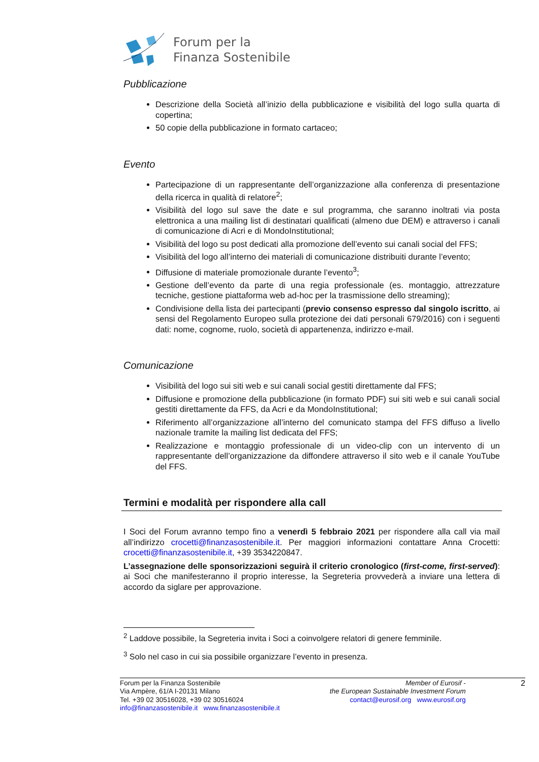Forum per la
Finanza Sostenibile
Pubblicazione
Descrizione della Società all’inizio della pubblicazione e visibilità del logo sulla quarta di copertina;
50 copie della pubblicazione in formato cartaceo;
Evento
Partecipazione di un rappresentante dell’organizzazione alla conferenza di presentazione della ricerca in qualità di relatore<sup>2</sup>;
Visibilità del logo sul save the date e sul programma, che saranno inoltrati via posta elettronica a una mailing list di destinatari qualificati (almeno due DEM) e attraverso i canali di comunicazione di Acri e di MondoInstitutional;
Visibilità del logo su post dedicati alla promozione dell’evento sui canali social del FFS;
Visibilità del logo all’interno dei materiali di comunicazione distribuiti durante l’evento;
Diffusione di materiale promozionale durante l’evento<sup>3</sup>;
Gestione dell’evento da parte di una regia professionale (es. montaggio, attrezzature tecniche, gestione piattaforma web ad-hoc per la trasmissione dello streaming);
Condivisione della lista dei partecipanti (previo consenso espresso dal singolo iscritto, ai sensi del Regolamento Europeo sulla protezione dei dati personali 679/2016) con i seguenti dati: nome, cognome, ruolo, società di appartenenza, indirizzo e-mail.
Comunicazione
Visibilità del logo sui siti web e sui canali social gestiti direttamente dal FFS;
Diffusione e promozione della pubblicazione (in formato PDF) sui siti web e sui canali social gestiti direttamente da FFS, da Acri e da MondoInstitutional;
Riferimento all’organizzazione all’interno del comunicato stampa del FFS diffuso a livello nazionale tramite la mailing list dedicata del FFS;
Realizzazione e montaggio professionale di un video-clip con un intervento di un rappresentante dell’organizzazione da diffondere attraverso il sito web e il canale YouTube del FFS.
Termini e modalità per rispondere alla call
I Soci del Forum avranno tempo fino a venerdì 5 febbraio 2021 per rispondere alla call via mail all’indirizzo crocetti@finanzasostenibile.it. Per maggiori informazioni contattare Anna Crocetti: crocetti@finanzasostenibile.it, +39 3534220847.
L’assegnazione delle sponsorizzazioni seguirà il criterio cronologico (first-come, first-served): ai Soci che manifesteranno il proprio interesse, la Segreteria provvederà a inviare una lettera di accordo da siglare per approvazione.
<sup>2</sup> Laddove possibile, la Segreteria invita i Soci a coinvolgere relatori di genere femminile.
<sup>3</sup> Solo nel caso in cui sia possibile organizzare l’evento in presenza.
Forum per la Finanza Sostenibile
Via Ampère, 61/A I-20131 Milano
Tel. +39 02 30516028, +39 02 30516024
info@finanzasostenibile.it www.finanzasostenibile.it
Member of Eurosif -
the European Sustainable Investment Forum
contact@eurosif.org www.eurosif.org
2